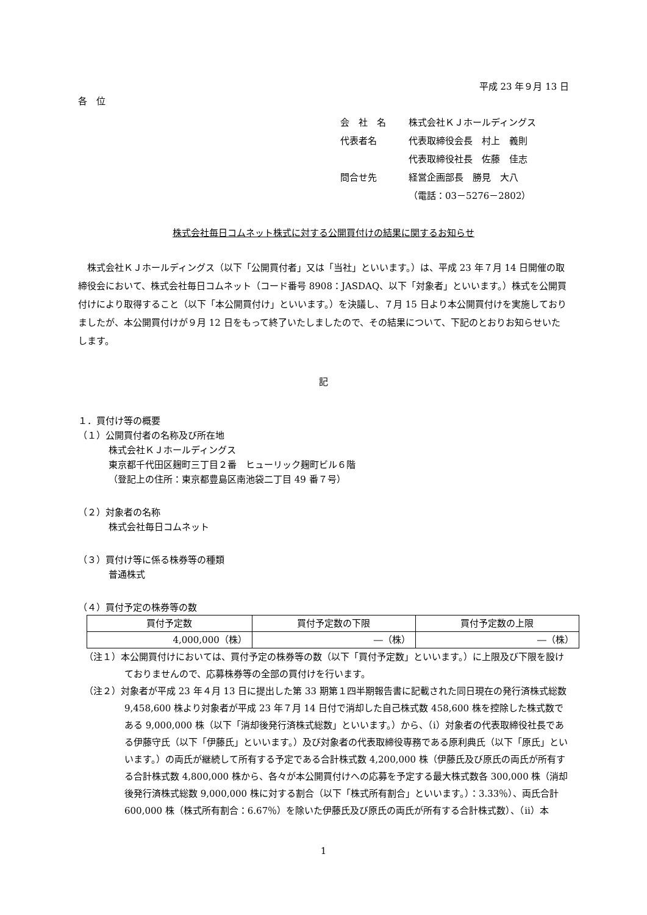平成 23 年９月 13 日
各　位
会　社　名 株式会社ＫＪホールディングス
代表者名 代表取締役会長　村上　義則
代表取締役社長　佐藤　佳志
問合せ先 経営企画部長　勝見　大八
（電話：03－5276－2802）
株式会社毎日コムネット株式に対する公開買付けの結果に関するお知らせ
　株式会社ＫＪホールディングス（以下「公開買付者」又は「当社」といいます。）は、平成 23 年７月 14 日開催の取締役会において、株式会社毎日コムネット（コード番号 8908：JASDAQ、以下「対象者」といいます。）株式を公開買付けにより取得すること（以下「本公開買付け」といいます。）を決議し、７月 15 日より本公開買付けを実施しておりましたが、本公開買付けが９月 12 日をもって終了いたしましたので、その結果について、下記のとおりお知らせいたします。
記
１．買付け等の概要
（１）公開買付者の名称及び所在地
株式会社ＫＪホールディングス
東京都千代田区麹町三丁目２番　ヒューリック麹町ビル６階
（登記上の住所：東京都豊島区南池袋二丁目 49 番７号）
（２）対象者の名称
株式会社毎日コムネット
（３）買付け等に係る株券等の種類
普通株式
（４）買付予定の株券等の数
| 買付予定数 | 買付予定数の下限 | 買付予定数の上限 |
| --- | --- | --- |
| 4,000,000（株） | ―（株） | ―（株） |
（注１）本公開買付けにおいては、買付予定の株券等の数（以下「買付予定数」といいます。）に上限及び下限を設けておりませんので、応募株券等の全部の買付けを行います。
（注２）対象者が平成 23 年４月 13 日に提出した第 33 期第１四半期報告書に記載された同日現在の発行済株式総数 9,458,600 株より対象者が平成 23 年７月 14 日付で消却した自己株式数 458,600 株を控除した株式数である 9,000,000 株（以下「消却後発行済株式総数」といいます。）から、（ⅰ）対象者の代表取締役社長である伊藤守氏（以下「伊藤氏」といいます。）及び対象者の代表取締役専務である原利典氏（以下「原氏」といいます。）の両氏が継続して所有する予定である合計株式数 4,200,000 株（伊藤氏及び原氏の両氏が所有する合計株式数 4,800,000 株から、各々が本公開買付けへの応募を予定する最大株式数各 300,000 株（消却後発行済株式総数 9,000,000 株に対する割合（以下「株式所有割合」といいます。）：3.33％）、両氏合計 600,000 株（株式所有割合：6.67％）を除いた伊藤氏及び原氏の両氏が所有する合計株式数）、（ⅱ）本
1